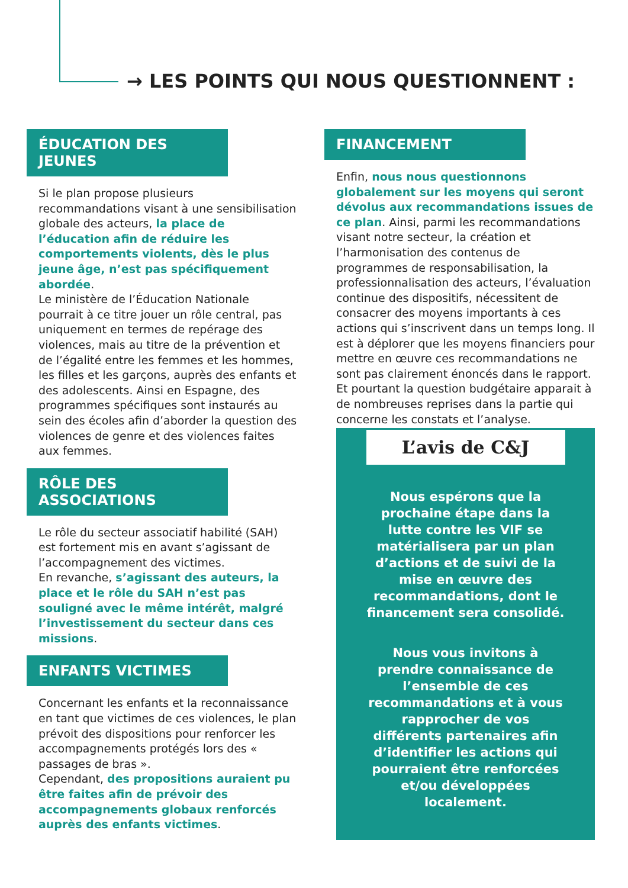→ LES POINTS QUI NOUS QUESTIONNENT :
ÉDUCATION DES JEUNES
Si le plan propose plusieurs recommandations visant à une sensibilisation globale des acteurs, la place de l’éducation afin de réduire les comportements violents, dès le plus jeune âge, n’est pas spécifiquement abordée.
Le ministère de l’Éducation Nationale pourrait à ce titre jouer un rôle central, pas uniquement en termes de repérage des violences, mais au titre de la prévention et de l’égalité entre les femmes et les hommes, les filles et les garçons, auprès des enfants et des adolescents. Ainsi en Espagne, des programmes spécifiques sont instaurés au sein des écoles afin d’aborder la question des violences de genre et des violences faites aux femmes.
RÔLE DES ASSOCIATIONS
Le rôle du secteur associatif habilité (SAH) est fortement mis en avant s’agissant de l’accompagnement des victimes.
En revanche, s’agissant des auteurs, la place et le rôle du SAH n’est pas souligné avec le même intérêt, malgré l’investissement du secteur dans ces missions.
ENFANTS VICTIMES
Concernant les enfants et la reconnaissance en tant que victimes de ces violences, le plan prévoit des dispositions pour renforcer les accompagnements protégés lors des « passages de bras ».
Cependant, des propositions auraient pu être faites afin de prévoir des accompagnements globaux renforcés auprès des enfants victimes.
FINANCEMENT
Enfin, nous nous questionnons globalement sur les moyens qui seront dévolus aux recommandations issues de ce plan. Ainsi, parmi les recommandations visant notre secteur, la création et l’harmonisation des contenus de programmes de responsabilisation, la professionnalisation des acteurs, l’évaluation continue des dispositifs, nécessitent de consacrer des moyens importants à ces actions qui s’inscrivent dans un temps long. Il est à déplorer que les moyens financiers pour mettre en œuvre ces recommandations ne sont pas clairement énoncés dans le rapport.
Et pourtant la question budgétaire apparait à de nombreuses reprises dans la partie qui concerne les constats et l’analyse.
L’avis de C&J
Nous espérons que la prochaine étape dans la lutte contre les VIF se matérialisera par un plan d’actions et de suivi de la mise en œuvre des recommandations, dont le financement sera consolidé.
Nous vous invitons à prendre connaissance de l’ensemble de ces recommandations et à vous rapprocher de vos différents partenaires afin d’identifier les actions qui pourraient être renforcées et/ou développées localement.